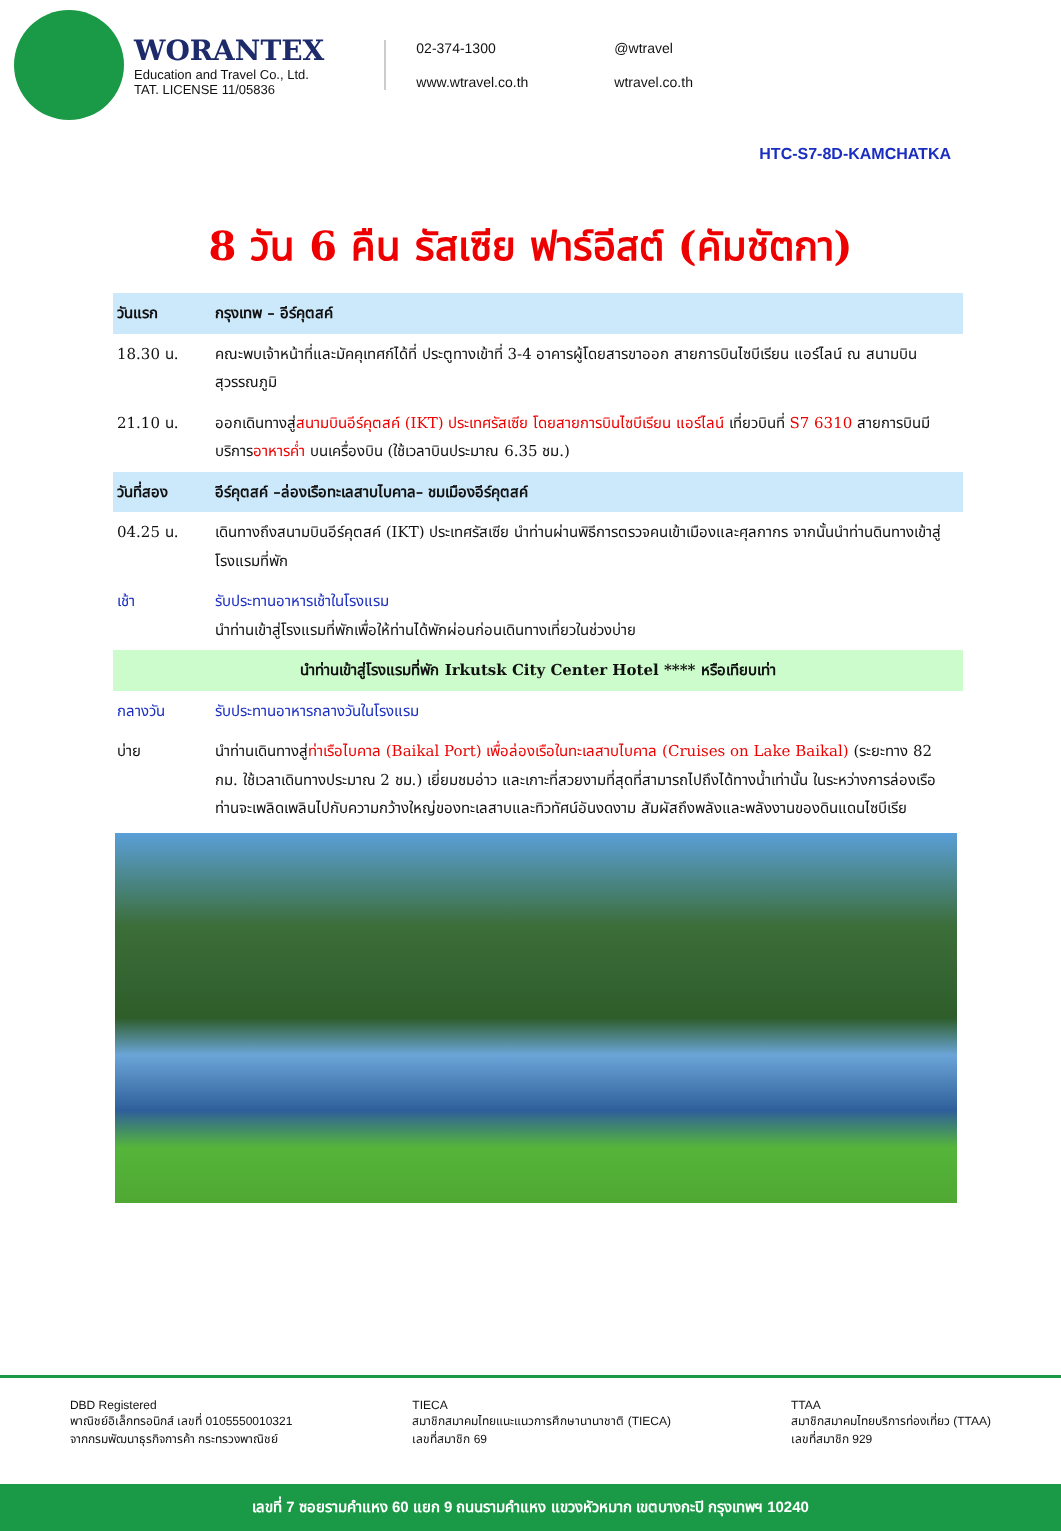WORANTEX
Education and Travel Co., Ltd.
TAT. LICENSE 11/05836
02-374-1300 @wtravel www.wtravel.co.th wtravel.co.th
HTC-S7-8D-KAMCHATKA
8 วัน 6 คืน รัสเซีย ฟาร์อีสต์ (คัมชัตกา)
| วันแรก | กรุงเทพ – อีร์คุตสค์ |
| --- | --- |
| 18.30 น. | คณะพบเจ้าหน้าที่และมัคคุเทศก์ได้ที่ ประตูทางเข้าที่ 3-4 อาคารผู้โดยสารขาออก สายการบินไซบีเรียน แอร์ไลน์ ณ สนามบินสุวรรณภูมิ |
| 21.10 น. | ออกเดินทางสู่ สนามบินอีร์คุตสค์ (IKT) ประเทศรัสเซีย โดยสายการบินไซบีเรียน แอร์ไลน์ เที่ยวบินที่ S7 6310 สายการบินมีบริการ อาหารค่ำ บนเครื่องบิน (ใช้เวลาบินประมาณ 6.35 ชม.) |
| วันที่สอง | อีร์คุตสค์ –ล่องเรือทะเลสาบไบคาล– ชมเมืองอีร์คุตสค์ |
| 04.25 น. | เดินทางถึงสนามบินอีร์คุตสค์ (IKT) ประเทศรัสเซีย นำท่านผ่านพิธีการตรวจคนเข้าเมืองและศุลกากร จากนั้นนำท่านดินทางเข้าสู่โรงแรมที่พัก |
| เช้า | รับประทานอาหารเช้าในโรงแรม นำท่านเข้าสู่โรงแรมที่พักเพื่อให้ท่านได้พักผ่อนก่อนเดินทางเที่ยวในช่วงบ่าย |
| นำท่านเข้าสู่โรงแรมที่พัก Irkutsk City Center Hotel **** หรือเทียบเท่า | |
| กลางวัน | รับประทานอาหารกลางวันในโรงแรม |
| บ่าย | นำท่านเดินทางสู่ ท่าเรือไบคาล (Baikal Port) เพื่อล่องเรือในทะเลสาบไบคาล (Cruises on Lake Baikal) (ระยะทาง 82 กม. ใช้เวลาเดินทางประมาณ 2 ชม.) เยี่ยมชมอ่าว และเกาะที่สวยงามที่สุดที่สามารถไปถึงได้ทางน้ำเท่านั้น ในระหว่างการล่องเรือ ท่านจะเพลิดเพลินไปกับความกว้างใหญ่ของทะเลสาบและทิวทัศน์อันงดงาม สัมผัสถึงพลังและพลังงานของดินแดนไซบีเรีย |
DBD Registered
พาณิชย์อิเล็กทรอนิกส์ เลขที่ 0105550010321
จากกรมพัฒนาธุรกิจการค้า กระทรวงพาณิชย์
TIECA
สมาชิกสมาคมไทยแนะแนวการศึกษานานาชาติ (TIECA)
เลขที่สมาชิก 69
TTAA
สมาชิกสมาคมไทยบริการท่องเที่ยว (TTAA)
เลขที่สมาชิก 929
เลขที่ 7 ซอยรามคำแหง 60 แยก 9 ถนนรามคำแหง แขวงหัวหมาก เขตบางกะปิ กรุงเทพฯ 10240